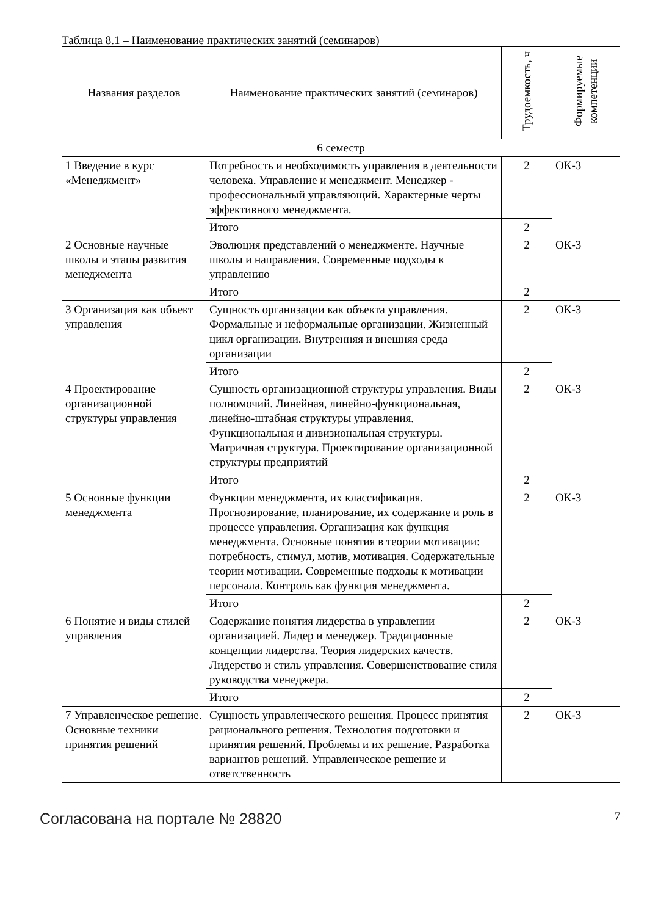Таблица 8.1 – Наименование практических занятий (семинаров)
| Названия разделов | Наименование практических занятий (семинаров) | Трудоемкость, ч | Формируемые компетенции |
| --- | --- | --- | --- |
| 6 семестр | | | |
| 1 Введение в курс «Менеджмент» | Потребность и необходимость управления в деятельности человека. Управление и менеджмент. Менеджер - профессиональный управляющий. Характерные черты эффективного менеджмента. | 2 | ОК-3 |
| | Итого | 2 | |
| 2 Основные научные школы и этапы развития менеджмента | Эволюция представлений о менеджменте. Научные школы и направления. Современные подходы к управлению | 2 | ОК-3 |
| | Итого | 2 | |
| 3 Организация как объект управления | Сущность организации как объекта управления. Формальные и неформальные организации. Жизненный цикл организации. Внутренняя и внешняя среда организации | 2 | ОК-3 |
| | Итого | 2 | |
| 4 Проектирование организационной структуры управления | Сущность организационной структуры управления. Виды полномочий. Линейная, линейно-функциональная, линейно-штабная структуры управления. Функциональная и дивизиональная структуры. Матричная структура. Проектирование организационной структуры предприятий | 2 | ОК-3 |
| | Итого | 2 | |
| 5 Основные функции менеджмента | Функции менеджмента, их классификация. Прогнозирование, планирование, их содержание и роль в процессе управления. Организация как функция менеджмента. Основные понятия в теории мотивации: потребность, стимул, мотив, мотивация. Содержательные теории мотивации. Современные подходы к мотивации персонала. Контроль как функция менеджмента. | 2 | ОК-3 |
| | Итого | 2 | |
| 6 Понятие и виды стилей управления | Содержание понятия лидерства в управлении организацией. Лидер и менеджер. Традиционные концепции лидерства. Теория лидерских качеств. Лидерство и стиль управления. Совершенствование стиля руководства менеджера. | 2 | ОК-3 |
| | Итого | 2 | |
| 7 Управленческое решение. Основные техники принятия решений | Сущность управленческого решения. Процесс принятия рационального решения. Технология подготовки и принятия решений. Проблемы и их решение. Разработка вариантов решений. Управленческое решение и ответственность | 2 | ОК-3 |
Согласована на портале № 28820
7